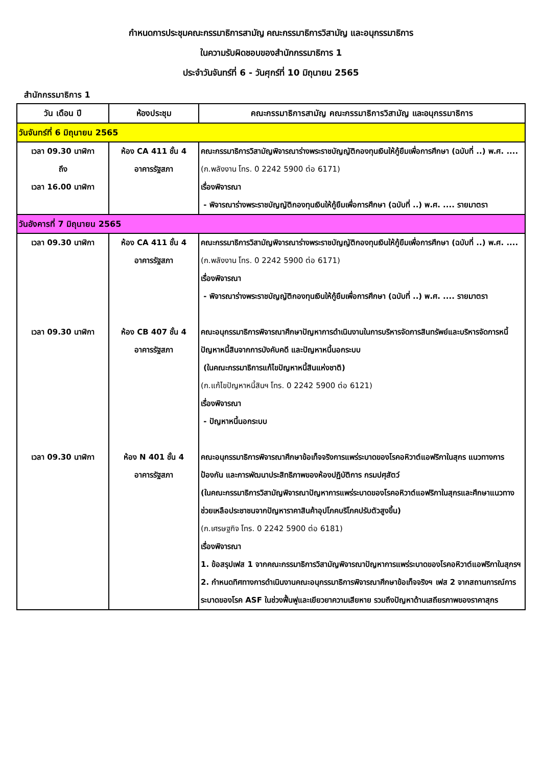กำหนดการประชุมคณะกรรมาธิการสามัญ คณะกรรมาธิการวิสามัญ และอนุกรรมาธิการ
ในความรับผิดชอบของสำนักกรรมาธิการ 1
ประจำวันจันทร์ที่ 6 - วันศุกร์ที่ 10 มิถุนายน 2565
สำนักกรรมาธิการ 1
| วัน เดือน ปี | ห้องประชุม | คณะกรรมาธิการสามัญ คณะกรรมาธิการวิสามัญ และอนุกรรมาธิการ |
| --- | --- | --- |
| วันจันทร์ที่ 6 มิถุนายน 2565 | | |
| เวลา 09.30 นาฬิกา ถึง เวลา 16.00 นาฬิกา | ห้อง CA 411 ชั้น 4 อาคารรัฐสภา | คณะกรรมาธิการวิสามัญพิจารณาร่างพระราชบัญญัติกองทุนเงินให้กู้ยืมเพื่อการศึกษา (ฉบับที่ ..) พ.ศ. .... (ก.พลังงาน โทร. 0 2242 5900 ต่อ 6171) เรื่องพิจารณา - พิจารณาร่างพระราชบัญญัติกองทุนเงินให้กู้ยืมเพื่อการศึกษา (ฉบับที่ ..) พ.ศ. .... รายมาตรา |
| วันอังคารที่ 7 มิถุนายน 2565 | | |
| เวลา 09.30 นาฬิกา | ห้อง CA 411 ชั้น 4 อาคารรัฐสภา | คณะกรรมาธิการวิสามัญพิจารณาร่างพระราชบัญญัติกองทุนเงินให้กู้ยืมเพื่อการศึกษา (ฉบับที่ ..) พ.ศ. .... (ก.พลังงาน โทร. 0 2242 5900 ต่อ 6171) เรื่องพิจารณา - พิจารณาร่างพระราชบัญญัติกองทุนเงินให้กู้ยืมเพื่อการศึกษา (ฉบับที่ ..) พ.ศ. .... รายมาตรา |
| เวลา 09.30 นาฬิกา | ห้อง CB 407 ชั้น 4 อาคารรัฐสภา | คณะอนุกรรมาธิการพิจารณาศึกษาปัญหาการดำเนินงานในการบริหารจัดการสินทรัพย์และบริหารจัดการหนี้ ปัญหาหนี้สินจากการบังคับคดี และปัญหาหนี้นอกระบบ (ในคณะกรรมาธิการแก้ไขปัญหาหนี้สินแห่งชาติ) (ก.แก้ไขปัญหาหนี้สินฯ โทร. 0 2242 5900 ต่อ 6121) เรื่องพิจารณา - ปัญหาหนี้นอกระบบ |
| เวลา 09.30 นาฬิกา | ห้อง N 401 ชั้น 4 อาคารรัฐสภา | คณะอนุกรรมาธิการพิจารณาศึกษาข้อเท็จจริงการแพร่ระบาดของโรคอหิวาต์แอฟริกาในสุกร แนวทางการป้องกัน และการพัฒนาประสิทธิภาพของห้องปฏิบัติการ กรมปศุสัตว์ (ในคณะกรรมาธิการวิสามัญพิจารณาปัญหาการแพร่ระบาดของโรคอหิวาต์แอฟริกาในสุกรและศึกษาแนวทางช่วยเหลือประชาชนจากปัญหาราคาสินค้าอุปโภคบริโภคปรับตัวสูงขึ้น) (ก.เศรษฐกิจ โทร. 0 2242 5900 ต่อ 6181) เรื่องพิจารณา 1. ข้อสรุปเฟส 1 จากคณะกรรมาธิการวิสามัญพิจารณาปัญหาการแพร่ระบาดของโรคอหิวาต์แอฟริกาในสุกรฯ 2. กำหนดทิศทางการดำเนินงานคณะอนุกรรมาธิการพิจารณาศึกษาข้อเท็จจริงฯ เฟส 2 จากสถานการณ์การระบาดของโรค ASF ในช่วงฟื้นฟูและเยียวยาความเสียหาย รวมถึงปัญหาด้านเสถียรภาพของราคาสุกร |